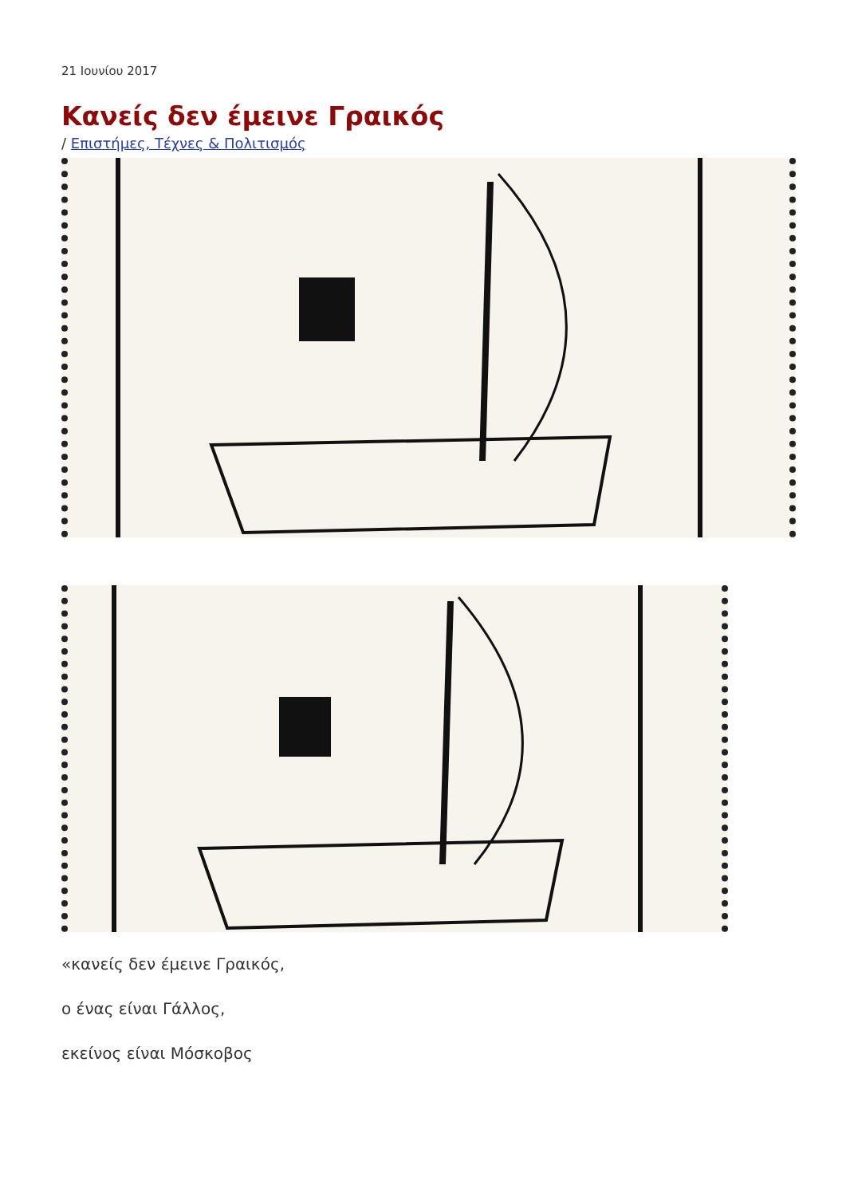21 Ιουνίου 2017
Κανείς δεν έμεινε Γραικός
/ Επιστήμες, Τέχνες & Πολιτισμός
«κανείς δεν έμεινε Γραικός,
ο ένας είναι Γάλλος,
εκείνος είναι Μόσκοβος